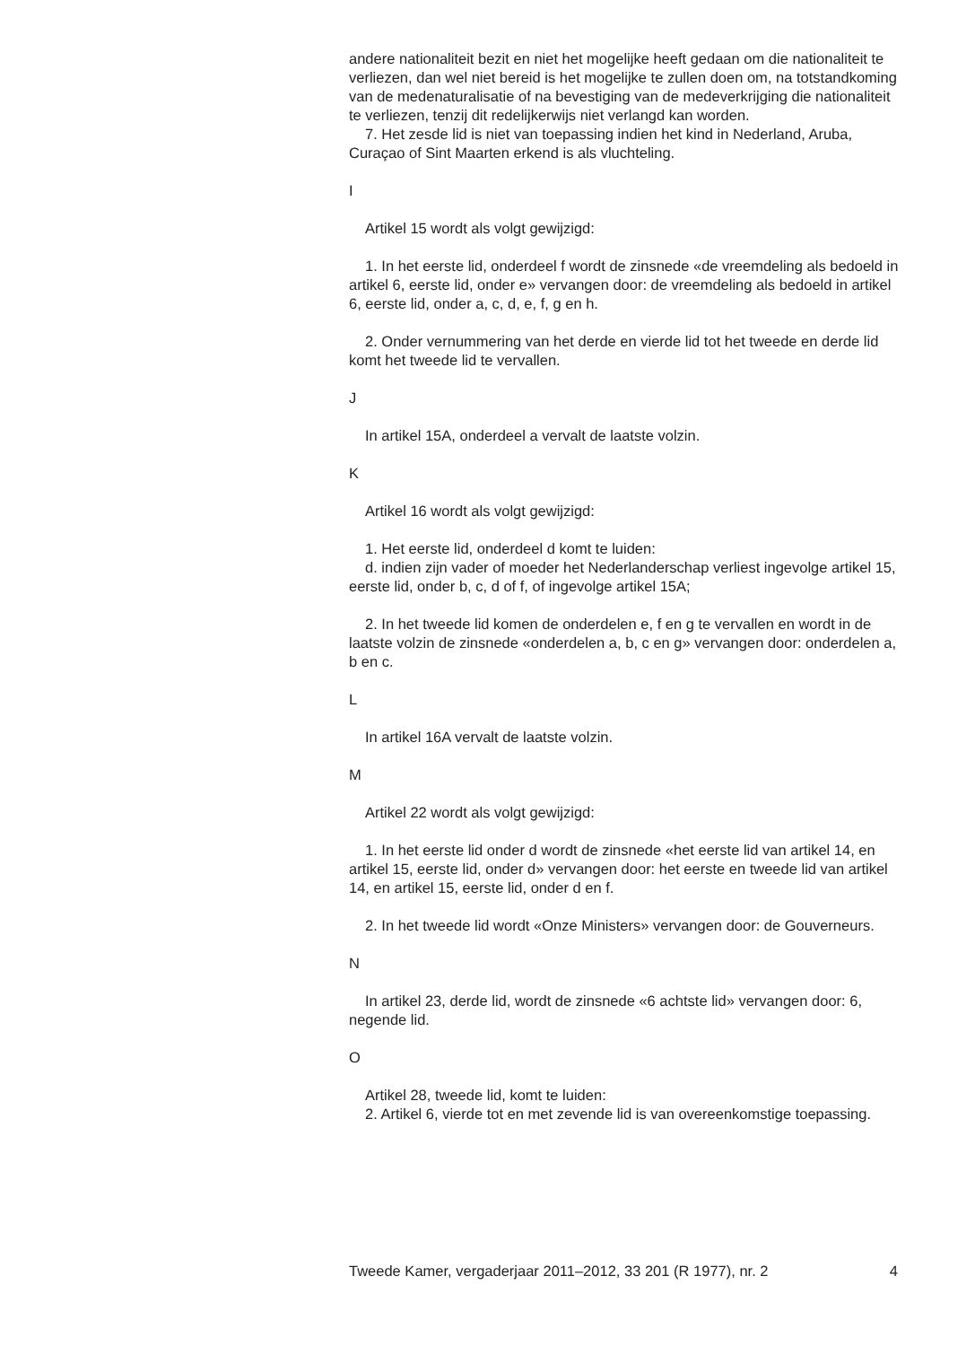andere nationaliteit bezit en niet het mogelijke heeft gedaan om die nationaliteit te verliezen, dan wel niet bereid is het mogelijke te zullen doen om, na totstandkoming van de medenaturalisatie of na bevestiging van de medeverkrijging die nationaliteit te verliezen, tenzij dit redelijkerwijs niet verlangd kan worden.
7. Het zesde lid is niet van toepassing indien het kind in Nederland, Aruba, Curaçao of Sint Maarten erkend is als vluchteling.
I
Artikel 15 wordt als volgt gewijzigd:
1. In het eerste lid, onderdeel f wordt de zinsnede «de vreemdeling als bedoeld in artikel 6, eerste lid, onder e» vervangen door: de vreemdeling als bedoeld in artikel 6, eerste lid, onder a, c, d, e, f, g en h.
2. Onder vernummering van het derde en vierde lid tot het tweede en derde lid komt het tweede lid te vervallen.
J
In artikel 15A, onderdeel a vervalt de laatste volzin.
K
Artikel 16 wordt als volgt gewijzigd:
1. Het eerste lid, onderdeel d komt te luiden:
d. indien zijn vader of moeder het Nederlanderschap verliest ingevolge artikel 15, eerste lid, onder b, c, d of f, of ingevolge artikel 15A;
2. In het tweede lid komen de onderdelen e, f en g te vervallen en wordt in de laatste volzin de zinsnede «onderdelen a, b, c en g» vervangen door: onderdelen a, b en c.
L
In artikel 16A vervalt de laatste volzin.
M
Artikel 22 wordt als volgt gewijzigd:
1. In het eerste lid onder d wordt de zinsnede «het eerste lid van artikel 14, en artikel 15, eerste lid, onder d» vervangen door: het eerste en tweede lid van artikel 14, en artikel 15, eerste lid, onder d en f.
2. In het tweede lid wordt «Onze Ministers» vervangen door: de Gouverneurs.
N
In artikel 23, derde lid, wordt de zinsnede «6 achtste lid» vervangen door: 6, negende lid.
O
Artikel 28, tweede lid, komt te luiden:
2. Artikel 6, vierde tot en met zevende lid is van overeenkomstige toepassing.
Tweede Kamer, vergaderjaar 2011–2012, 33 201 (R 1977), nr. 2 4